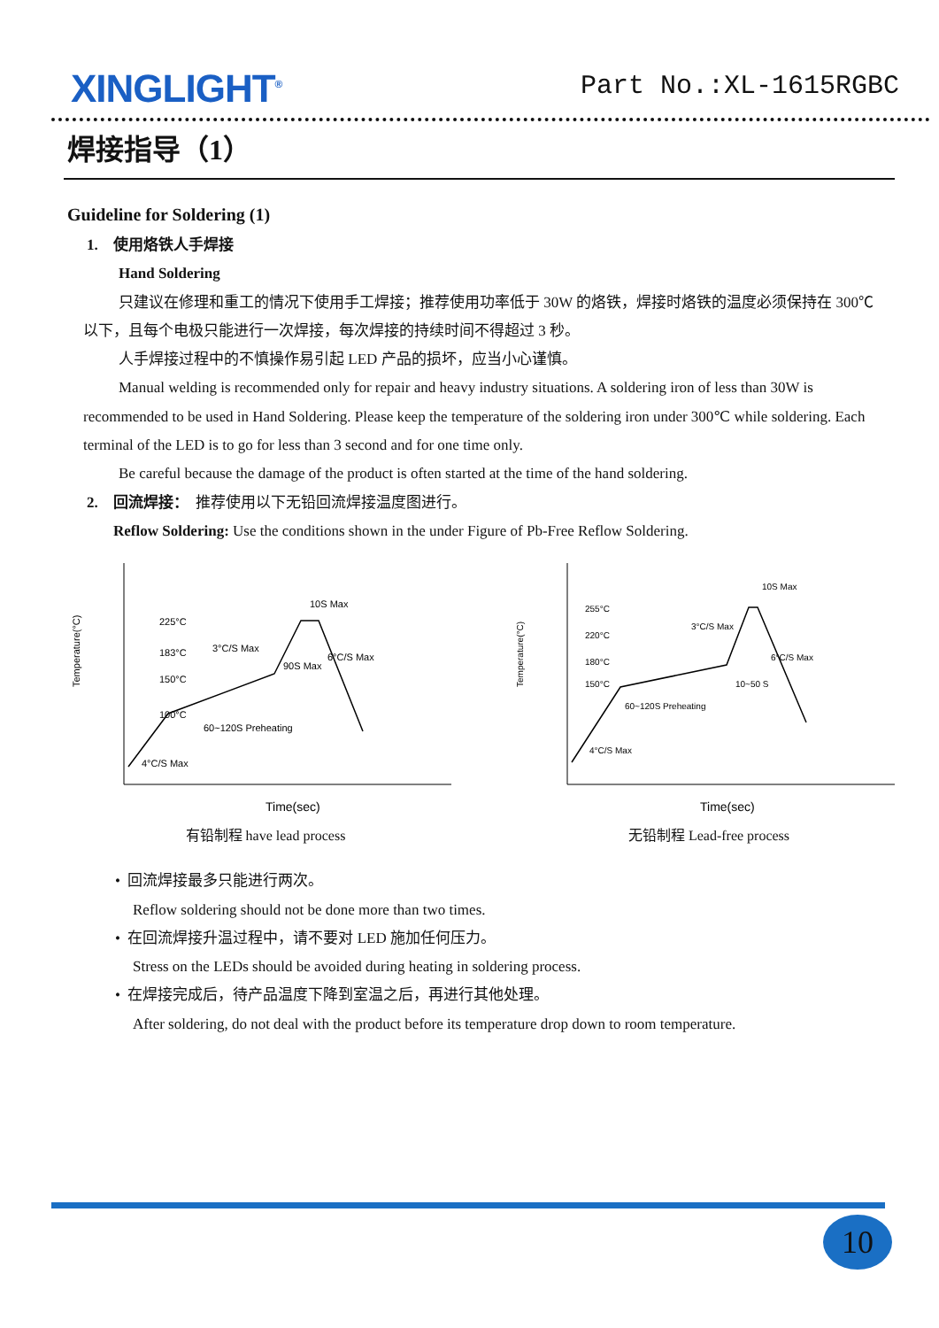XINGLIGHT<sup>®</sup>
Part No.:XL-1615RGBC
焊接指导（1）
Guideline for Soldering (1)
1. 使用烙铁人手焊接
Hand Soldering
只建议在修理和重工的情况下使用手工焊接；推荐使用功率低于 30W 的烙铁，焊接时烙铁的温度必须保持在 300℃以下，且每个电极只能进行一次焊接，每次焊接的持续时间不得超过 3 秒。
人手焊接过程中的不慎操作易引起 LED 产品的损坏，应当小心谨慎。
Manual welding is recommended only for repair and heavy industry situations. A soldering iron of less than 30W is recommended to be used in Hand Soldering. Please keep the temperature of the soldering iron under 300℃ while soldering. Each terminal of the LED is to go for less than 3 second and for one time only.
Be careful because the damage of the product is often started at the time of the hand soldering.
2. 回流焊接： 推荐使用以下无铅回流焊接温度图进行。
Reflow Soldering: Use the conditions shown in the under Figure of Pb-Free Reflow Soldering.
Temperature(°C)
225°C
183°C
150°C
100°C
3°C/S Max
6°C/S Max
10S Max
90S Max
60~120S Preheating
4°C/S Max
Time(sec)
有铅制程 have lead process
Temperature(°C)
255°C
220°C
180°C
150°C
3°C/S Max
6°C/S Max
10S Max
10~50 S
60~120S Preheating
4°C/S Max
Time(sec)
无铅制程 Lead-free process
• 回流焊接最多只能进行两次。
Reflow soldering should not be done more than two times.
• 在回流焊接升温过程中，请不要对 LED 施加任何压力。
Stress on the LEDs should be avoided during heating in soldering process.
• 在焊接完成后，待产品温度下降到室温之后，再进行其他处理。
After soldering, do not deal with the product before its temperature drop down to room temperature.
10